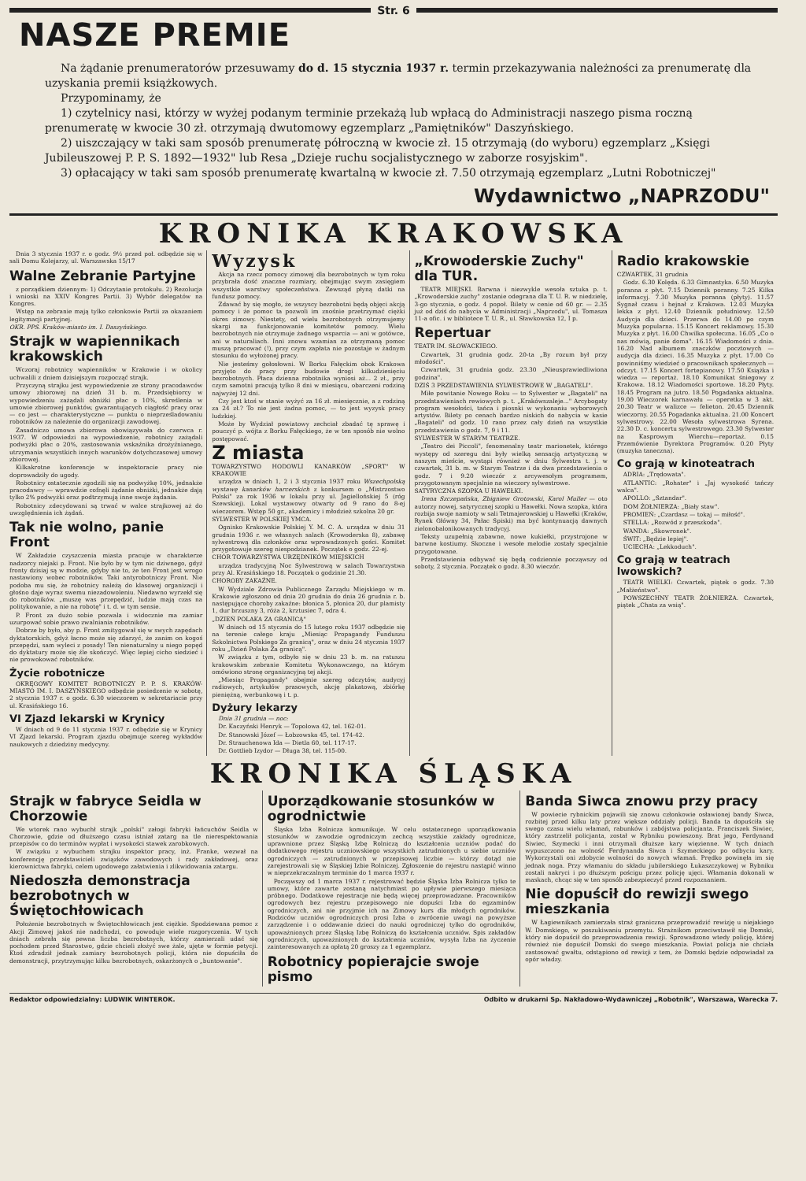Str. 6
NASZE PREMIE
Na żądanie prenumeratorów przesuwamy do d. 15 stycznia 1937 r. termin przekazywania należności za prenumeratę dla uzyskania premii książkowych.
Przypominamy, że
1) czytelnicy nasi, którzy w wyżej podanym terminie przekażą lub wpłacą do Administracji naszego pisma roczną prenumeratę w kwocie 30 zł. otrzymają dwutomowy egzemplarz „Pamiętników" Daszyńskiego.
2) uiszczający w taki sam sposób prenumeratę półroczną w kwocie zł. 15 otrzymają (do wyboru) egzemplarz „Księgi Jubileuszowej P. P. S. 1892—1932" lub Resa „Dzieje ruchu socjalistycznego w zaborze rosyjskim".
3) opłacający w taki sam sposób prenumeratę kwartalną w kwocie zł. 7.50 otrzymają egzemplarz „Lutni Robotniczej"
Wydawnictwo „NAPRZODU"
KRONIKA KRAKOWSKA
Dnia 3 stycznia 1937 r. o godz. 9½ przed poł. odbędzie się w sali Domu Kolejarzy, ul. Warszawska 15/17
Walne Zebranie Partyjne
z porządkiem dziennym: 1) Odczytanie protokułu. 2) Rezolucja i wnioski na XXIV Kongres Partii. 3) Wybór delegatów na Kongres.
Wstęp na zebranie mają tylko członkowie Partii za okazaniem legitymacji partyjnej.
OKR. PPS. Kraków-miasto im. I. Daszyńskiego.
Strajk w wapiennikach krakowskich
Wczoraj robotnicy wapienników w Krakowie i w okolicy uchwalili z dniem dzisiejszym rozpocząć strajk.
Przyczyną strajku jest wypowiedzenie ze strony pracodawców umowy zbiorowej na dzień 31 b. m. Przedsiębiorcy w wypowiedzeniu zażądali obniżki płac o 10%, skreślenia w umowie zbiorowej punktów, gwarantujących ciągłość pracy oraz — co jest — charakterystyczne — punktu o nieprześladowaniu robotników za należenie do organizacji zawodowej.
Zasadniczo umowa zbiorowa obowiązywała do czerwca r. 1937. W odpowiedzi na wypowiedzenie, robotnicy zażądali podwyżki płac o 20%, zastosowania wskaźnika drożyźnianego, utrzymania wszystkich innych warunków dotychczasowej umowy zbiorowej.
Kilkakrotne konferencje w inspektoracie pracy nie doprowadziły do ugody.
Robotnicy ostatecznie zgodzili się na podwyżkę 10%, jednakże pracodawcy — wprawdzie cofnęli żądanie obniżki, jednakże dają tylko 2% podwyżki oraz podtrzymują inne swoje żądania.
Robotnicy zdecydowani są trwać w walce strajkowej aż do uwzględnienia ich żądań.
Tak nie wolno, panie Front
W Zakładzie czyszczenia miasta pracuje w charakterze nadzorcy niejaki p. Front. Nie było by w tym nic dziwnego, gdyż fronty dzisiaj są w modzie, gdyby nie to, że ten Front jest wrogo nastawiony wobec robotników. Taki antyrobotniczy Front. Nie podoba mu się, że robotnicy należą do klasowej organizacji i głośno daje wyraz swemu niezadowoleniu. Niedawno wyrzekł się do robotników. „muszę was przepędzić, ludzie mają czas na politykowanie, a nie na robotę" i t. d. w tym sensie.
P. Front za dużo sobie pozwala i widocznie ma zamiar uzurpować sobie prawo zwalniania robotników.
Dobrze by było, aby p. Front zmitygował się w swych zapędach dyktatorskich, gdyż łacno może się zdarzyć, że zanim on kogoś przepędzi, sam wyleci z posady! Ten nienaturalny u niego popęd do dyktatury może się źle skończyć. Więc lepiej cicho siedzieć i nie prowokować robotników.
Życie robotnicze
OKRĘGOWY KOMITET ROBOTNICZY P. P. S. KRAKÓW-MIASTO IM. I. DASZYŃSKIEGO odbędzie posiedzenie w sobotę, 2 stycznia 1937 r. o godz. 6.30 wieczorem w sekretariacie przy ul. Krasińskiego 16.
VI Zjazd lekarski w Krynicy
W dniach od 9 do 11 stycznia 1937 r. odbędzie się w Krynicy VI Zjazd lekarski. Program zjazdu obejmuje szereg wykładów naukowych z dziedziny medycyny.
Wyzysk
Akcja na rzecz pomocy zimowej dla bezrobotnych w tym roku przybrała dość znaczne rozmiary, obejmując swym zasięgiem wszystkie warstwy społeczeństwa. Zewsząd płyną datki na fundusz pomocy.
Zdawać by się mogło, że wszyscy bezrobotni będą objęci akcją pomocy i że pomoc ta pozwoli im znośnie przetrzymać ciężki okres zimowy. Niestety, od wielu bezrobotnych otrzymujemy skargi na funkcjonowanie komitetów pomocy. Wielu bezrobotnych nie otrzymuje żadnego wsparcia — ani w gotówce, ani w naturaliach. Inni znowu wzamian za otrzymaną pomoc muszą pracować (!), przy czym zapłata nie pozostaje w żadnym stosunku do wyłożonej pracy.
Nie jesteśmy gołosłowni. W Borku Fałęckim obok Krakowa przyjęto do pracy przy budowie drogi kilkudziesięciu bezrobotnych. Płaca dzienna robotnika wyniosi aż... 2 zł., przy czym samotni pracują tylko 8 dni w miesiącu, obarczeni rodziną najwyżej 12 dni.
Czy jest ktoś w stanie wyżyć za 16 zł. miesięcznie, a z rodziną za 24 zł.? To nie jest żadna pomoc, — to jest wyzysk pracy ludzkiej.
Może by Wydział powiatowy zechciał zbadać tę sprawę i pouczyć p. wójta z Borku Fałęckiego, że w ten sposób nie wolno postępować.
Z miasta
TOWARZYSTWO HODOWLI KANARKÓW „SPORT" W KRAKOWIE
urządza w dniach 1, 2 i 3 stycznia 1937 roku Wszechpolską wystawę kanarków harcerskich z konkursem o „Mistrzostwo Polski" za rok 1936 w lokalu przy ul. Jagiellońskiej 5 (róg Szewskiej). Lokal wystawowy otwarty od 9 rano do 8-ej wieczorem. Wstęp 50 gr., akademicy i młodzież szkolna 20 gr.
SYLWESTER W POLSKIEJ YMCA.
Ognisko Krakowskie Polskiej Y. M. C. A. urządza w dniu 31 grudnia 1936 r. we własnych salach (Krowoderska 8), zabawę sylwestrową dla członków oraz wprowadzonych gości. Komitet przygotowuje szereg niespodzianek. Początek o godz. 22-ej.
CHÓR TOWARZYSTWA URZĘDNIKÓW MIEJSKICH
urządza tradycyjną Noc Sylwestrową w salach Towarzystwa przy Al. Krasińskiego 18. Początek o godzinie 21.30.
CHOROBY ZAKAŹNE.
W Wydziale Zdrowia Publicznego Zarządu Miejskiego w m. Krakowie zgłoszono od dnia 20 grudnia do dnia 26 grudnia r. b. następujące choroby zakaźne: błonica 5, płonica 20, dur plamisty 1, dur brzuszny 3, róża 2, krztusiec 7, odra 4.
„DZIEŃ POLAKA ZA GRANICĄ"
W dniach od 15 stycznia do 15 lutego roku 1937 odbędzie się na terenie całego kraju „Miesiąc Propagandy Funduszu Szkolnictwa Polskiego Za granicą", oraz w dniu 24 stycznia 1937 roku „Dzień Polaka Za granicą".
W związku z tym, odbyło się w dniu 23 b. m. na ratuszu krakowskim zebranie Komitetu Wykonawczego, na którym omówiono stronę organizacyjną tej akcji.
„Miesiąc Propagandy" obejmie szereg odczytów, audycyj radiowych, artykułów prasowych, akcję plakatową, zbiórkę pieniężną, werbunkową i t. p.
Dyżury lekarzy
Dnia 31 grudnia — noc:
Dr. Kaczyński Henryk — Topolowa 42, tel. 162-01.
Dr. Stanowski Józef — Łobzowska 45, tel. 174-42.
Dr. Strauchenowa Ida — Dietla 60, tel. 117-17.
Dr. Gottlieb Izydor — Długa 38, tel. 115-00.
„Krowoderskie Zuchy" dla TUR.
TEATR MIEJSKI. Barwna i niezwykle wesoła sztuka p. t. „Krowoderskie zuchy" zostanie odegrana dla T. U. R. w niedzielę, 3-go stycznia, o godz. 4 popoł. Bilety w cenie od 60 gr. — 2.35 już od dziś do nabycia w Administracji „Naprzodu", ul. Tomasza 11-a ofic. i w bibliotece T. U. R., ul. Sławkowska 12, I p.
Repertuar
TEATR IM. SŁOWACKIEGO.
Czwartek, 31 grudnia godz. 20-ta „By rozum był przy młodości".
Czwartek, 31 grudnia godz. 23.30 „Nieusprawiedliwiona godzina".
DZIŚ 3 PRZEDSTAWIENIA SYLWESTROWE W „BAGATELI".
Miłe powitanie Nowego Roku — to Sylwester w „Bagateli" na przedstawieniach rewiowych p. t. „Krakówszaleje..." Arcybogaty program wesołości, tańca i piosnki w wykonaniu wyborowych artystów. Bilety po cenach bardzo niskich do nabycia w kasie „Bagateli" od godz. 10 rano przez cały dzień na wszystkie przedstawienia o godz. 7, 9 i 11.
SYLWESTER W STARYM TEATRZE.
„Teatro dei Piccoli", fenomenalny teatr marionetek, którego występy od szeregu dni były wielką sensacją artystyczną w naszym mieście, wystąpi również w dniu Sylwestra t. j. w czwartek, 31 b. m. w Starym Teatrze i da dwa przedstawienia o godz. 7 i 9.20 wieczór z arcywesołym programem, przygotowanym specjalnie na wieczory sylwestrowe.
SATYRYCZNA SZOPKA U HAWEŁKI.
Irena Szczepańska, Zbigniew Grotowski, Karol Muller — oto autorzy nowej, satyrycznej szopki u Hawełki. Nowa szopka, która rozbija swoje namioty w sali Tetmajerowskiej u Hawełki (Kraków, Rynek Główny 34, Pałac Spiski) ma być kontynuacją dawnych zielonobalonikowanych tradycyj.
Teksty uzupełnią zabawne, nowe kukiełki, przystrojone w barwne kostiumy. Skoczne i wesołe melodie zostały specjalnie przygotowane.
Przedstawienia odbywać się będą codziennie począwszy od soboty, 2 stycznia. Początek o godz. 8.30 wieczór.
Radio krakowskie
CZWARTEK, 31 grudnia
Godz. 6.30 Kolęda. 6.33 Gimnastyka. 6.50 Muzyka poranna z płyt. 7.15 Dziennik poranny. 7.25 Kilka informacyj. 7.30 Muzyka poranna (płyty). 11.57 Sygnał czasu i hejnał z Krakowa. 12.03 Muzyka lekka z płyt. 12.40 Dziennik południowy. 12.50 Audycja dla dzieci. Przerwa do 14.00 po czym Muzyka popularna. 15.15 Koncert reklamowy. 15.30 Muzyka z płyt. 16.00 Chwilka społeczna. 16.05 „Co o nas mówią, panie doma". 16.15 Wiadomości z dnia. 16.20 Nad albumem znaczków pocztowych — audycja dla dzieci. 16.35 Muzyka z płyt. 17.00 Co powinniśmy wiedzieć o pracownikach społecznych — odczyt. 17.15 Koncert fortepianowy. 17.50 Książka i wiedza — reportaż. 18.10 Komunikat śniegowy z Krakowa. 18.12 Wiadomości sportowe. 18.20 Płyty. 18.45 Program na jutro. 18.50 Pogadanka aktualna. 19.00 Wieczorek karnawału — operetka w 3 akt. 20.30 Teatr w walizce — felieton. 20.45 Dziennik wieczorny. 20.55 Pogadanka aktualna. 21.00 Koncert sylwestrowy. 22.00 Wesoła sylwestrowa Syrena. 22.30 D. c. koncertu sylwestrowego. 23.30 Sylwester na Kasprowym Wierchu—reportaż. 0.15 Przemówienie Dyrektora Programów. 0.20 Płyty (muzyka taneczna).
Co grają w kinoteatrach
ADRIA: „Trędowata".
ATLANTIC: „Rohater" i „Jaj wysokość tańczy walca".
APOLLO: „Sztandar".
DOM ŻOŁNIERZA: „Biały staw".
PROMIEŃ: „Czardasz — tokaj — miłość".
STELLA: „Rozwód z przeszkoda".
WANDA: „Skowronek".
ŚWIT: „Będzie lepiej".
UCIECHA: „Lekkoduch".
Co grają w teatrach lwowskich?
TEATR WIELKI: Czwartek, piątek o godz. 7.30 „Małżeństwo".
POWSZECHNY TEATR ŻOŁNIERZA. Czwartek, piątek „Chata za wsią".
KRONIKA ŚLĄSKA
Strajk w fabryce Seidla w Chorzowie
We wtorek rano wybuchł strajk „polski" załogi fabryki łańcuchów Seidla w Chorzowie, gdzie od dłuższego czasu istniał zatarg na tle nierespektowania przepisów co do terminów wypłat i wysokości stawek zarobkowych.
W związku z wybuchem strajku inspektor pracy, inż. Franke, wezwał na konferencję przedstawicieli związków zawodowych i rady zakładowej, oraz kierownictwa fabryki, celem ugodowego załatwienia i zlikwidowania zatargu.
Niedoszła demonstracja bezrobotnych w Świętochłowicach
Położenie bezrobotnych w Świętochłowicach jest ciężkie. Spodziewana pomoc z Akcji Zimowej jakoś nie nadchodzi, co powoduje wiele rozgoryczenia. W tych dniach zebrała się pewna liczba bezrobotnych, którzy zamierzali udać się pochodem przed Starostwo, gdzie chcieli złożyć swe żale, ujęte w formie petycji. Ktoś zdradził jednak zamiary bezrobotnych policji, która nie dopuściła do demonstracji, przytrzymując kilku bezrobotnych, oskarżonych o „buntowanie".
Uporządkowanie stosunków w ogrodnictwie
Śląska Izba Rolnicza komunikuje. W celu ostatecznego uporządkowania stosunków w zawodzie ogrodniczym zechcą wszystkie zakłady ogrodnicze, uprawnione przez Śląską Izbę Rolniczą do kształcenia uczniów podać do dodatkowego rejestru uczniowskiego wszystkich zatrudnionych u siebie uczniów ogrodniczych — zatrudnionych w przepisowej liczbie — którzy dotąd nie zarejestrowali się w Śląskiej Izbie Rolniczej. Zgłoszenie do rejestru nastąpić winno w nieprzekraczalnym terminie do 1 marca 1937 r.
Począwszy od 1 marca 1937 r. rejestrować będzie Śląska Izba Rolnicza tylko te umowy, które zawarte zostaną natychmiast po upływie pierwszego miesiąca próbnego. Dodatkowe rejestracje nie będą więcej przeprowadzane. Pracowników ogrodowych bez rejestru przepisowego nie dopuści Izba do egzaminów ogrodniczych, ani nie przyjmie ich na Zimowy kurs dla młodych ogrodników. Rodziców uczniów ogrodniczych prosi Izba o zwrócenie uwagi na powyższe zarządzenie i o oddawanie dzieci do nauki ogrodniczej tylko do ogrodników, upoważnionych przez Śląską Izbę Rolniczą do kształcenia uczniów. Spis zakładów ogrodniczych, upoważnionych do kształcenia uczniów, wysyła Izba na życzenie zainteresowanych za opłatą 20 groszy za 1 egzemplarz.
Robotnicy popierajcie swoje pismo
Banda Siwca znowu przy pracy
W powiecie rybnickim pojawili się znowu członkowie osławionej bandy Siwca, rozbitej przed kilku laty przez większe oddziały policji. Banda ta dopuściła się swego czasu wielu włamań, rabunków i zabójstwa policjanta. Franciszek Siwiec, który zastrzelił policjanta, został w Rybniku powieszony. Brat jego, Ferdynand Siwiec, Szymecki i inni otrzymali dłuższe kary więzienne. W tych dniach wypuszczono na wolność Ferdynanda Siwca i Szymeckiego po odbyciu kary. Wykorzystali oni zdobycie wolności do nowych włamań. Prędko powinęła im się jednak noga. Przy włamaniu do składu jubilerskiego Łukaszczykowej w Rybniku zostali nakryci i po dłuższym pościgu przez policję ujęci. Włamania dokonali w maskach, chcąc się w ten sposób zabezpieczyć przed rozpoznaniem.
Nie dopuścił do rewizji swego mieszkania
W Łagiewnikach zamierzała straż graniczna przeprowadzić rewizję u niejakiego W. Domskiego, w poszukiwaniu przemytu. Strażnikom przeciwstawił się Domski, który nie dopuścił do przeprowadzenia rewizji. Sprowadzono wtedy policję, której również nie dopuścił Domski do swego mieszkania. Powiat policja nie chciała zastosować gwałtu, odstąpiono od rewizji z tem, że Domski będzie odpowiadał za opór władzy.
Redaktor odpowiedzialny: LUDWIK WINTEROK. Odbito w drukarni Sp. Nakładowo-Wydawniczej „Robotnik", Warszawa, Warecka 7.